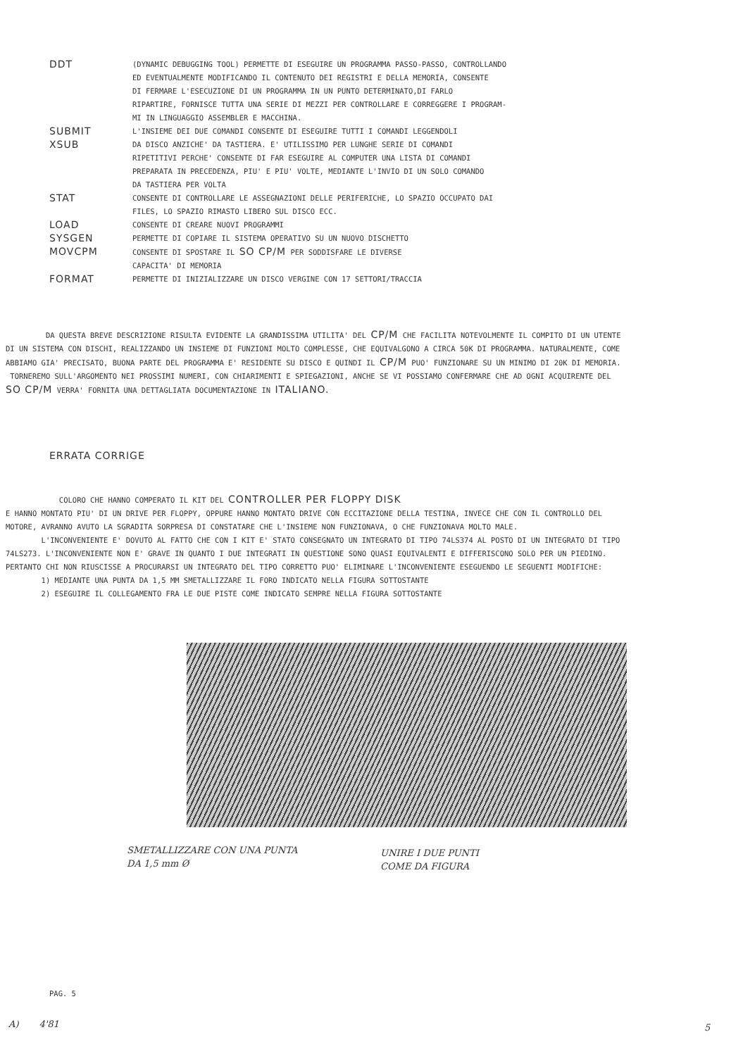| DDT | (DYNAMIC DEBUGGING TOOL) PERMETTE DI ESEGUIRE UN PROGRAMMA PASSO-PASSO, CONTROLLANDO ED EVENTUALMENTE MODIFICANDO IL CONTENUTO DEI REGISTRI E DELLA MEMORIA, CONSENTE DI FERMARE L'ESECUZIONE DI UN PROGRAMMA IN UN PUNTO DETERMINATO,DI FARLO RIPARTIRE, FORNISCE TUTTA UNA SERIE DI MEZZI PER CONTROLLARE E CORREGGERE I PROGRAM- MI IN LINGUAGGIO ASSEMBLER E MACCHINA. |
| SUBMIT XSUB | L'INSIEME DEI DUE COMANDI CONSENTE DI ESEGUIRE TUTTI I COMANDI LEGGENDOLI DA DISCO ANZICHE' DA TASTIERA. E' UTILISSIMO PER LUNGHE SERIE DI COMANDI RIPETITIVI PERCHE' CONSENTE DI FAR ESEGUIRE AL COMPUTER UNA LISTA DI COMANDI PREPARATA IN PRECEDENZA, PIU' E PIU' VOLTE, MEDIANTE L'INVIO DI UN SOLO COMANDO DA TASTIERA PER VOLTA |
| STAT | CONSENTE DI CONTROLLARE LE ASSEGNAZIONI DELLE PERIFERICHE, LO SPAZIO OCCUPATO DAI FILES, LO SPAZIO RIMASTO LIBERO SUL DISCO ECC. |
| LOAD | CONSENTE DI CREARE NUOVI PROGRAMMI |
| SYSGEN | PERMETTE DI COPIARE IL SISTEMA OPERATIVO SU UN NUOVO DISCHETTO |
| MOVCPM | CONSENTE DI SPOSTARE IL SO CP/M PER SODDISFARE LE DIVERSE CAPACITA' DI MEMORIA |
| FORMAT | PERMETTE DI INIZIALIZZARE UN DISCO VERGINE CON 17 SETTORI/TRACCIA |
DA QUESTA BREVE DESCRIZIONE RISULTA EVIDENTE LA GRANDISSIMA UTILITA' DEL CP/M CHE FACILITA NOTEVOLMENTE IL COMPITO DI UN UTENTE DI UN SISTEMA CON DISCHI, REALIZZANDO UN INSIEME DI FUNZIONI MOLTO COMPLESSE, CHE EQUIVALGONO A CIRCA 50K DI PROGRAMMA. NATURALMENTE, COME ABBIAMO GIA' PRECISATO, BUONA PARTE DEL PROGRAMMA E' RESIDENTE SU DISCO E QUINDI IL CP/M PUO' FUNZIONARE SU UN MINIMO DI 20K DI MEMORIA.
TORNEREMO SULL'ARGOMENTO NEI PROSSIMI NUMERI, CON CHIARIMENTI E SPIEGAZIONI, ANCHE SE VI POSSIAMO CONFERMARE CHE AD OGNI ACQUIRENTE DEL SO CP/M VERRA' FORNITA UNA DETTAGLIATA DOCUMENTAZIONE IN ITALIANO.
ERRATA CORRIGE
COLORO CHE HANNO COMPERATO IL KIT DEL CONTROLLER PER FLOPPY DISK
E HANNO MONTATO PIU' DI UN DRIVE PER FLOPPY, OPPURE HANNO MONTATO DRIVE CON ECCITAZIONE DELLA TESTINA, INVECE CHE CON IL CONTROLLO DEL MOTORE, AVRANNO AVUTO LA SGRADITA SORPRESA DI CONSTATARE CHE L'INSIEME NON FUNZIONAVA, O CHE FUNZIONAVA MOLTO MALE.
L'INCONVENIENTE E' DOVUTO AL FATTO CHE CON I KIT E' STATO CONSEGNATO UN INTEGRATO DI TIPO 74LS374 AL POSTO DI UN INTEGRATO DI TIPO 74LS273. L'INCONVENIENTE NON E' GRAVE IN QUANTO I DUE INTEGRATI IN QUESTIONE SONO QUASI EQUIVALENTI E DIFFERISCONO SOLO PER UN PIEDINO. PERTANTO CHI NON RIUSCISSE A PROCURARSI UN INTEGRATO DEL TIPO CORRETTO PUO' ELIMINARE L'INCONVENIENTE ESEGUENDO LE SEGUENTI MODIFICHE:
1) MEDIANTE UNA PUNTA DA 1,5 MM SMETALLIZZARE IL FORO INDICATO NELLA FIGURA SOTTOSTANTE
2) ESEGUIRE IL COLLEGAMENTO FRA LE DUE PISTE COME INDICATO SEMPRE NELLA FIGURA SOTTOSTANTE
SMETALLIZZARE CON UNA PUNTA
DA 1,5 mm Ø
UNIRE I DUE PUNTI
COME DA FIGURA
PAG. 5
A) 4'81 5